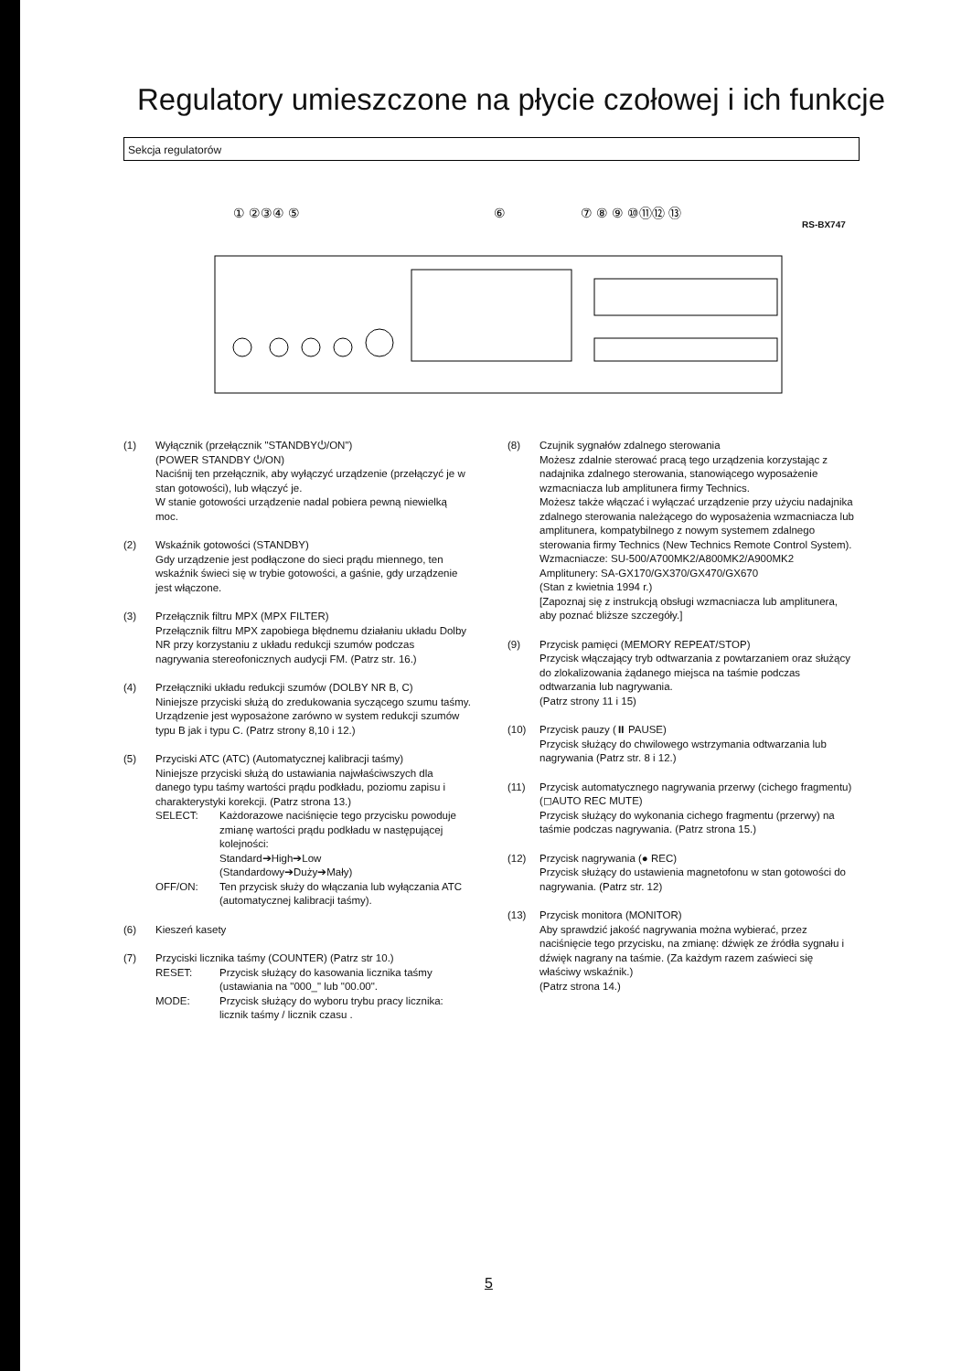Regulatory umieszczone na płycie czołowej i ich funkcje
Sekcja regulatorów
RS-BX747
① ②③④ ⑤
⑥
⑦ ⑧ ⑨ ⑩⑪⑫ ⑬
(1) Wyłącznik (przełącznik "STANDBY⏻/ON")
(POWER STANDBY ⏻/ON)
Naciśnij ten przełącznik, aby wyłączyć urządzenie (przełączyć je w stan gotowości), lub włączyć je.
W stanie gotowości urządzenie nadal pobiera pewną niewielką moc.
(2) Wskaźnik gotowości (STANDBY)
Gdy urządzenie jest podłączone do sieci prądu miennego, ten wskaźnik świeci się w trybie gotowości, a gaśnie, gdy urządzenie jest włączone.
(3) Przełącznik filtru MPX (MPX FILTER)
Przełącznik filtru MPX zapobiega błędnemu działaniu układu Dolby NR przy korzystaniu z układu redukcji szumów podczas nagrywania stereofonicznych audycji FM. (Patrz str. 16.)
(4) Przełączniki układu redukcji szumów (DOLBY NR B, C)
Niniejsze przyciski służą do zredukowania syczącego szumu taśmy. Urządzenie jest wyposażone zarówno w system redukcji szumów typu B jak i typu C. (Patrz strony 8,10 i 12.)
(5) Przyciski ATC (ATC) (Automatycznej kalibracji taśmy)
Niniejsze przyciski służą do ustawiania najwłaściwszych dla danego typu taśmy wartości prądu podkładu, poziomu zapisu i charakterystyki korekcji. (Patrz strona 13.)
SELECT: Każdorazowe naciśnięcie tego przycisku powoduje zmianę wartości prądu podkładu w następującej kolejności:
Standard➔High➔Low
(Standardowy➔Duży➔Mały)
OFF/ON: Ten przycisk służy do włączania lub wyłączania ATC (automatycznej kalibracji taśmy).
(6) Kieszeń kasety
(7) Przyciski licznika taśmy (COUNTER) (Patrz str 10.)
RESET: Przycisk służący do kasowania licznika taśmy (ustawiania na "000_" lub "00.00".
MODE: Przycisk służący do wyboru trybu pracy licznika: licznik taśmy / licznik czasu .
(8) Czujnik sygnałów zdalnego sterowania
Możesz zdalnie sterować pracą tego urządzenia korzystając z nadajnika zdalnego sterowania, stanowiącego wyposażenie wzmacniacza lub amplitunera firmy Technics.
Możesz także włączać i wyłączać urządzenie przy użyciu nadajnika zdalnego sterowania należącego do wyposażenia wzmacniacza lub amplitunera, kompatybilnego z nowym systemem zdalnego sterowania firmy Technics (New Technics Remote Control System).
Wzmacniacze: SU-500/A700MK2/A800MK2/A900MK2
Amplitunery: SA-GX170/GX370/GX470/GX670
(Stan z kwietnia 1994 r.)
[Zapoznaj się z instrukcją obsługi wzmacniacza lub amplitunera, aby poznać bliższe szczegóły.]
(9) Przycisk pamięci (MEMORY REPEAT/STOP)
Przycisk włączający tryb odtwarzania z powtarzaniem oraz służący do zlokalizowania żądanego miejsca na taśmie podczas odtwarzania lub nagrywania.
(Patrz strony 11 i 15)
(10) Przycisk pauzy (⏸ PAUSE)
Przycisk służący do chwilowego wstrzymania odtwarzania lub nagrywania (Patrz str. 8 i 12.)
(11) Przycisk automatycznego nagrywania przerwy (cichego fragmentu)
(◻AUTO REC MUTE)
Przycisk służący do wykonania cichego fragmentu (przerwy) na taśmie podczas nagrywania. (Patrz strona 15.)
(12) Przycisk nagrywania (● REC)
Przycisk służący do ustawienia magnetofonu w stan gotowości do nagrywania. (Patrz str. 12)
(13) Przycisk monitora (MONITOR)
Aby sprawdzić jakość nagrywania można wybierać, przez naciśnięcie tego przycisku, na zmianę: dźwięk ze źródła sygnału i dźwięk nagrany na taśmie. (Za każdym razem zaświeci się właściwy wskaźnik.)
(Patrz strona 14.)
5